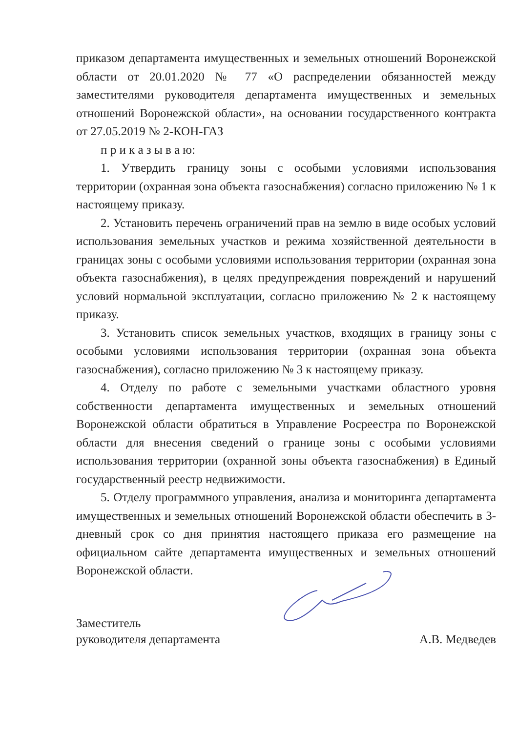приказом департамента имущественных и земельных отношений Воронежской области от 20.01.2020 № 77 «О распределении обязанностей между заместителями руководителя департамента имущественных и земельных отношений Воронежской области», на основании государственного контракта от 27.05.2019 № 2-КОН-ГАЗ
п р и к а з ы в а ю:
1. Утвердить границу зоны с особыми условиями использования территории (охранная зона объекта газоснабжения) согласно приложению № 1 к настоящему приказу.
2. Установить перечень ограничений прав на землю в виде особых условий использования земельных участков и режима хозяйственной деятельности в границах зоны с особыми условиями использования территории (охранная зона объекта газоснабжения), в целях предупреждения повреждений и нарушений условий нормальной эксплуатации, согласно приложению № 2 к настоящему приказу.
3. Установить список земельных участков, входящих в границу зоны с особыми условиями использования территории (охранная зона объекта газоснабжения), согласно приложению № 3 к настоящему приказу.
4. Отделу по работе с земельными участками областного уровня собственности департамента имущественных и земельных отношений Воронежской области обратиться в Управление Росреестра по Воронежской области для внесения сведений о границе зоны с особыми условиями использования территории (охранной зоны объекта газоснабжения) в Единый государственный реестр недвижимости.
5. Отделу программного управления, анализа и мониторинга департамента имущественных и земельных отношений Воронежской области обеспечить в 3-дневный срок со дня принятия настоящего приказа его размещение на официальном сайте департамента имущественных и земельных отношений Воронежской области.
Заместитель
руководителя департамента
А.В. Медведев